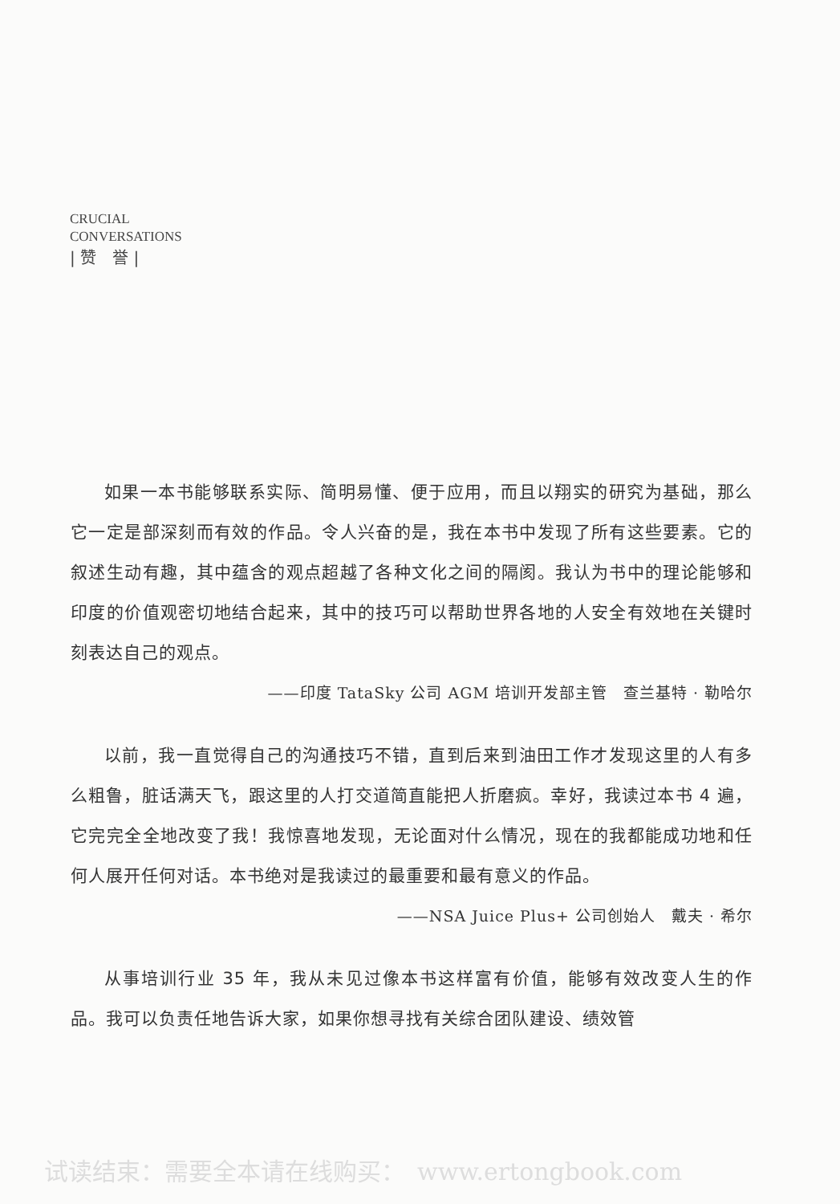CRUCIAL
CONVERSATIONS
| 赞　誉 |
如果一本书能够联系实际、简明易懂、便于应用，而且以翔实的研究为基础，那么它一定是部深刻而有效的作品。令人兴奋的是，我在本书中发现了所有这些要素。它的叙述生动有趣，其中蕴含的观点超越了各种文化之间的隔阂。我认为书中的理论能够和印度的价值观密切地结合起来，其中的技巧可以帮助世界各地的人安全有效地在关键时刻表达自己的观点。
——印度 TataSky 公司 AGM 培训开发部主管　查兰基特 · 勒哈尔
以前，我一直觉得自己的沟通技巧不错，直到后来到油田工作才发现这里的人有多么粗鲁，脏话满天飞，跟这里的人打交道简直能把人折磨疯。幸好，我读过本书 4 遍，它完完全全地改变了我！我惊喜地发现，无论面对什么情况，现在的我都能成功地和任何人展开任何对话。本书绝对是我读过的最重要和最有意义的作品。
——NSA Juice Plus+ 公司创始人　戴夫 · 希尔
从事培训行业 35 年，我从未见过像本书这样富有价值，能够有效改变人生的作品。我可以负责任地告诉大家，如果你想寻找有关综合团队建设、绩效管
试读结束：需要全本请在线购买：　www.ertongbook.com